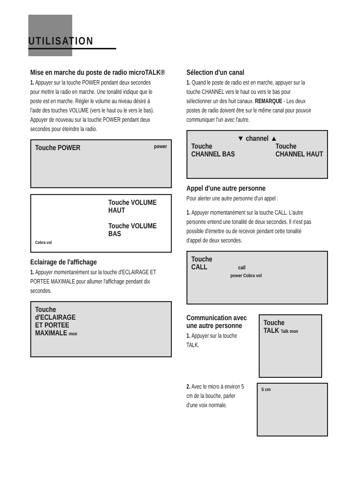UTILISATION
Mise en marche du poste de radio microTALK®
1. Appuyer sur la touche POWER pendant deux secondes pour mettre la radio en marche. Une tonalité indique que le poste est en marche. Régler le volume au niveau désiré à l'aide des touches VOLUME (vers le haut ou le vers le bas). Appuyer de nouveau sur la touche POWER pendant deux secondes pour éteindre la radio.
Touche POWER power
Touche VOLUME HAUT
Touche VOLUME BAS
Cobra vol
Eclairage de l'affichage
1. Appuyer momentanément sur la touche d'ECLAIRAGE ET PORTEE MAXIMALE pour allumer l'affichage pendant dix secondes.
Touche
d'ECLAIRAGE
ET PORTEE
MAXIMALE mon
Sélection d'un canal
1. Quand le poste de radio est en marche, appuyer sur la touche CHANNEL vers le haut ou vers le bas pour sélectionner un des huit canaux. REMARQUE - Les deux postes de radio doivent être sur le même canal pour pouvoir communiquer l'un avec l'autre.
▼ channel ▲
Touche
CHANNEL BAS Touche
CHANNEL HAUT
Appel d'une autre personne
Pour alerter une autre personne d'un appel :
1. Appuyer momentanément sur la touche CALL. L'autre personne entend une tonalité de deux secondes. Il n'est pas possible d'émettre ou de recevoir pendant cette tonalité d'appel de deux secondes.
Touche
CALL call
power Cobra vol
Communication avec une autre personne
1. Appuyer sur la touche TALK.
Touche
TALK Talk mon
2. Avec le micro à environ 5 cm de la bouche, parler d'une voix normale.
5 cm